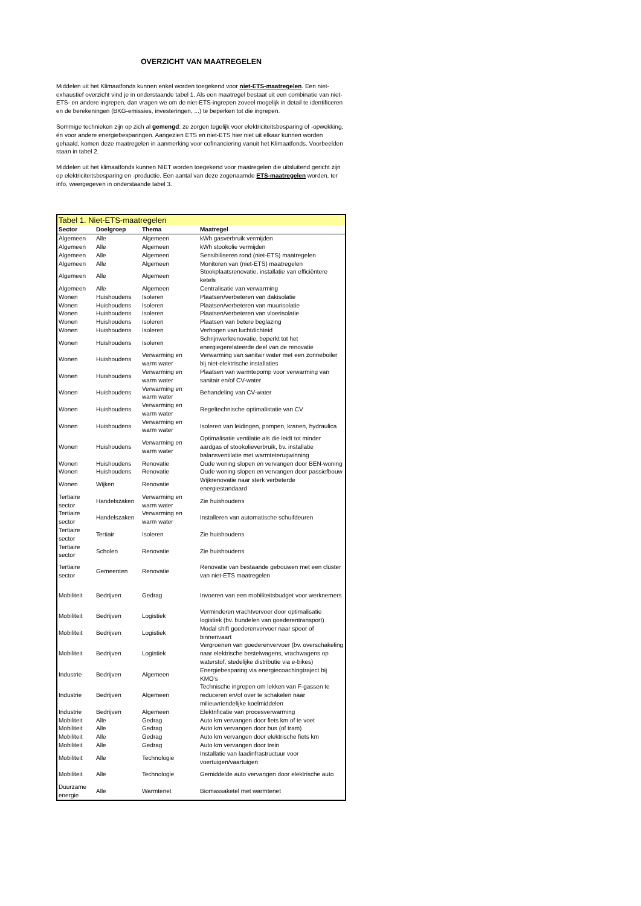OVERZICHT VAN MAATREGELEN
Middelen uit het Klimaatfonds kunnen enkel worden toegekend voor niet-ETS-maatregelen. Een niet-exhaustief overzicht vind je in onderstaande tabel 1. Als een maatregel bestaat uit een combinatie van niet-ETS- en andere ingrepen, dan vragen we om de niet-ETS-ingrepen zoveel mogelijk in detail te identificeren en de berekeningen (BKG-emissies, investeringen, ...) te beperken tot die ingrepen.
Sommige technieken zijn op zich al gemengd: ze zorgen tegelijk voor elektriciteitsbesparing of -opwekking, én voor andere energiebesparingen. Aangezien ETS en niet-ETS hier niet uit elkaar kunnen worden gehaald, komen deze maatregelen in aanmerking voor cofinanciering vanuit het Klimaatfonds. Voorbeelden staan in tabel 2.
Middelen uit het klimaatfonds kunnen NIET worden toegekend voor maatregelen die uitsluitend gericht zijn op elektriciteitsbesparing en -productie. Een aantal van deze zogenaamde ETS-maatregelen worden, ter info, weergegeven in onderstaande tabel 3.
| Tabel 1. Niet-ETS-maatregelen | | | |
| Sector | Doelgroep | Thema | Maatregel |
| Algemeen | Alle | Algemeen | kWh gasverbruik vermijden |
| Algemeen | Alle | Algemeen | kWh stookolie vermijden |
| Algemeen | Alle | Algemeen | Sensibiliseren rond (niet-ETS) maatregelen |
| Algemeen | Alle | Algemeen | Monitoren van (niet-ETS) maatregelen |
| Algemeen | Alle | Algemeen | Stookplaatsrenovatie, installatie van efficiëntere ketels |
| Algemeen | Alle | Algemeen | Centralisatie van verwarming |
| Wonen | Huishoudens | Isoleren | Plaatsen/verbeteren van dakisolatie |
| Wonen | Huishoudens | Isoleren | Plaatsen/verbeteren van muurisolatie |
| Wonen | Huishoudens | Isoleren | Plaatsen/verbeteren van vloerisolatie |
| Wonen | Huishoudens | Isoleren | Plaatsen van betere beglazing |
| Wonen | Huishoudens | Isoleren | Verhogen van luchtdichteid |
| Wonen | Huishoudens | Isoleren | Schrijnwerkrenovatie, beperkt tot het energiegerelateerde deel van de renovatie |
| Wonen | Huishoudens | Verwarming en warm water | Verwarming van sanitair water met een zonneboiler bij niet-elektrische installaties |
| Wonen | Huishoudens | Verwarming en warm water | Plaatsen van warmtepomp voor verwarming van sanitair en/of CV-water |
| Wonen | Huishoudens | Verwarming en warm water | Behandeling van CV-water |
| Wonen | Huishoudens | Verwarming en warm water | Regeltechnische optimalistatie van CV |
| Wonen | Huishoudens | Verwarming en warm water | Isoleren van leidingen, pompen, kranen, hydraulica |
| Wonen | Huishoudens | Verwarming en warm water | Optimalisatie ventilatie als die leidt tot minder aardgas of stookolieverbruik, bv. installatie balansventilatie met warmteterugwinning |
| Wonen | Huishoudens | Renovatie | Oude woning slopen en vervangen door BEN-woning |
| Wonen | Huishoudens | Renovatie | Oude woning slopen en vervangen door passiefbouw |
| Wonen | Wijken | Renovatie | Wijkrenovatie naar sterk verbeterde energiestandaard |
| Tertiaire sector | Handelszaken | Verwarming en warm water | Zie huishoudens |
| Tertiaire sector | Handelszaken | Verwarming en warm water | Installeren van automatische schuifdeuren |
| Tertiaire sector | Tertiair | Isoleren | Zie huishoudens |
| Tertiaire sector | Scholen | Renovatie | Zie huishoudens |
| Tertiaire sector | Gemeenten | Renovatie | Renovatie van bestaande gebouwen met een cluster van niet-ETS maatregelen |
| Mobiliteit | Bedrijven | Gedrag | Invoeren van een mobiliteitsbudget voor werknemers |
| Mobiliteit | Bedrijven | Logistiek | Verminderen vrachtvervoer door optimalisatie logistiek (bv. bundelen van goederentransport) |
| Mobiliteit | Bedrijven | Logistiek | Modal shift goederenvervoer naar spoor of binnenvaart |
| Mobiliteit | Bedrijven | Logistiek | Vergroenen van goederenvervoer (bv. overschakeling naar elektrische bestelwagens, vrachwagens op waterstof, stedelijke distributie via e-bikes) |
| Industrie | Bedrijven | Algemeen | Energiebesparing via energiecoachingtraject bij KMO’s |
| Industrie | Bedrijven | Algemeen | Technische ingrepen om lekken van F-gassen te reduceren en/of over te schakelen naar milieuvriendelijke koelmiddelen |
| Industrie | Bedrijven | Algemeen | Elektrificatie van procesverwarming |
| Mobiliteit | Alle | Gedrag | Auto km vervangen door fiets km of te voet |
| Mobiliteit | Alle | Gedrag | Auto km vervangen door bus (of tram) |
| Mobiliteit | Alle | Gedrag | Auto km vervangen door elektrische fiets km |
| Mobiliteit | Alle | Gedrag | Auto km vervangen door trein |
| Mobiliteit | Alle | Technologie | Installatie van laadinfrastructuur voor voertuigen/vaartuigen |
| Mobiliteit | Alle | Technologie | Gemiddelde auto vervangen door elektrische auto |
| Duurzame energie | Alle | Warmtenet | Biomassaketel met warmtenet |